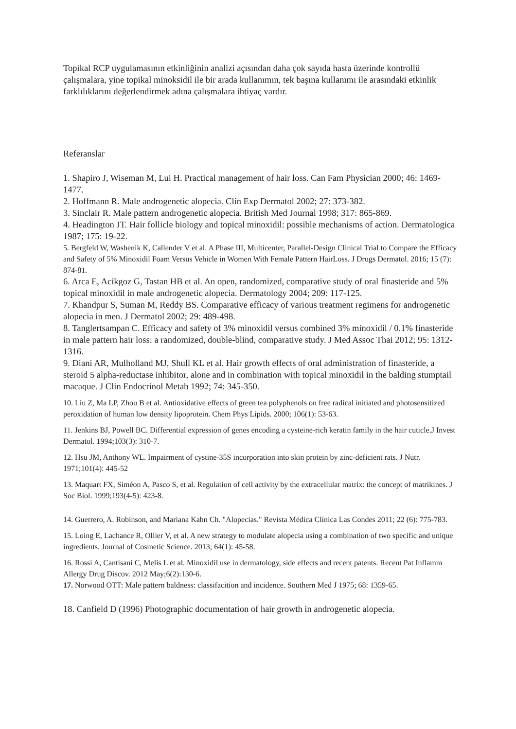Topikal RCP uygulamasının etkinliğinin analizi açısından daha çok sayıda hasta üzerinde kontrollü çalışmalara, yine topikal minoksidil ile bir arada kullanımın, tek başına kullanımı ile arasındaki etkinlik farklılıklarını değerlendirmek adına çalışmalara ihtiyaç vardır.
Referanslar
1. Shapiro J, Wiseman M, Lui H. Practical management of hair loss. Can Fam Physician 2000; 46: 1469-1477.
2. Hoffmann R. Male androgenetic alopecia. Clin Exp Dermatol 2002; 27: 373-382.
3. Sinclair R. Male pattern androgenetic alopecia. British Med Journal 1998; 317: 865-869.
4. Headington JT. Hair follicle biology and topical minoxidil: possible mechanisms of action. Dermatologica 1987; 175: 19-22.
5. Bergfeld W, Washenik K, Callender V et al. A Phase III, Multicenter, Parallel-Design Clinical Trial to Compare the Efficacy and Safety of 5% Minoxidil Foam Versus Vehicle in Women With Female Pattern HairLoss. J Drugs Dermatol. 2016; 15 (7): 874-81.
6. Arca E, Acikgoz G, Tastan HB et al. An open, randomized, comparative study of oral finasteride and 5% topical minoxidil in male androgenetic alopecia. Dermatology 2004; 209: 117-125.
7. Khandpur S, Suman M, Reddy BS. Comparative efficacy of various treatment regimens for androgenetic alopecia in men. J Dermatol 2002; 29: 489-498.
8. Tanglertsampan C. Efficacy and safety of 3% minoxidil versus combined 3% minoxidil / 0.1% finasteride in male pattern hair loss: a randomized, double-blind, comparative study. J Med Assoc Thai 2012; 95: 1312-1316.
9. Diani AR, Mulholland MJ, Shull KL et al. Hair growth effects of oral administration of finasteride, a steroid 5 alpha-reductase inhibitor, alone and in combination with topical minoxidil in the balding stumptail macaque. J Clin Endocrinol Metab 1992; 74: 345-350.
10. Liu Z, Ma LP, Zhou B et al. Antioxidative effects of green tea polyphenols on free radical initiated and photosensitized peroxidation of human low density lipoprotein. Chem Phys Lipids. 2000; 106(1): 53-63.
11. Jenkins BJ, Powell BC. Differential expression of genes encoding a cysteine-rich keratin family in the hair cuticle.J Invest Dermatol. 1994;103(3): 310-7.
12. Hsu JM, Anthony WL. Impairment of cystine-35S incorporation into skin protein by zinc-deficient rats. J Nutr. 1971;101(4): 445-52
13. Maquart FX, Siméon A, Pasco S, et al. Regulation of cell activity by the extracellular matrix: the concept of matrikines. J Soc Biol. 1999;193(4-5): 423-8.
14. Guerrero, A. Robinson, and Mariana Kahn Ch. "Alopecias." Revista Médica Clínica Las Condes 2011; 22 (6): 775-783.
15. Loing E, Lachance R, Ollier V, et al. A new strategy to modulate alopecia using a combination of two specific and unique ingredients. Journal of Cosmetic Science. 2013; 64(1): 45-58.
16. Rossi A, Cantisani C, Melis L et al. Minoxidil use in dermatology, side effects and recent patents. Recent Pat Inflamm Allergy Drug Discov. 2012 May;6(2):130-6.
17. Norwood OTT: Male pattern baldness: classifacition and incidence. Southern Med J 1975; 68: 1359-65.
18. Canfield D (1996) Photographic documentation of hair growth in androgenetic alopecia.